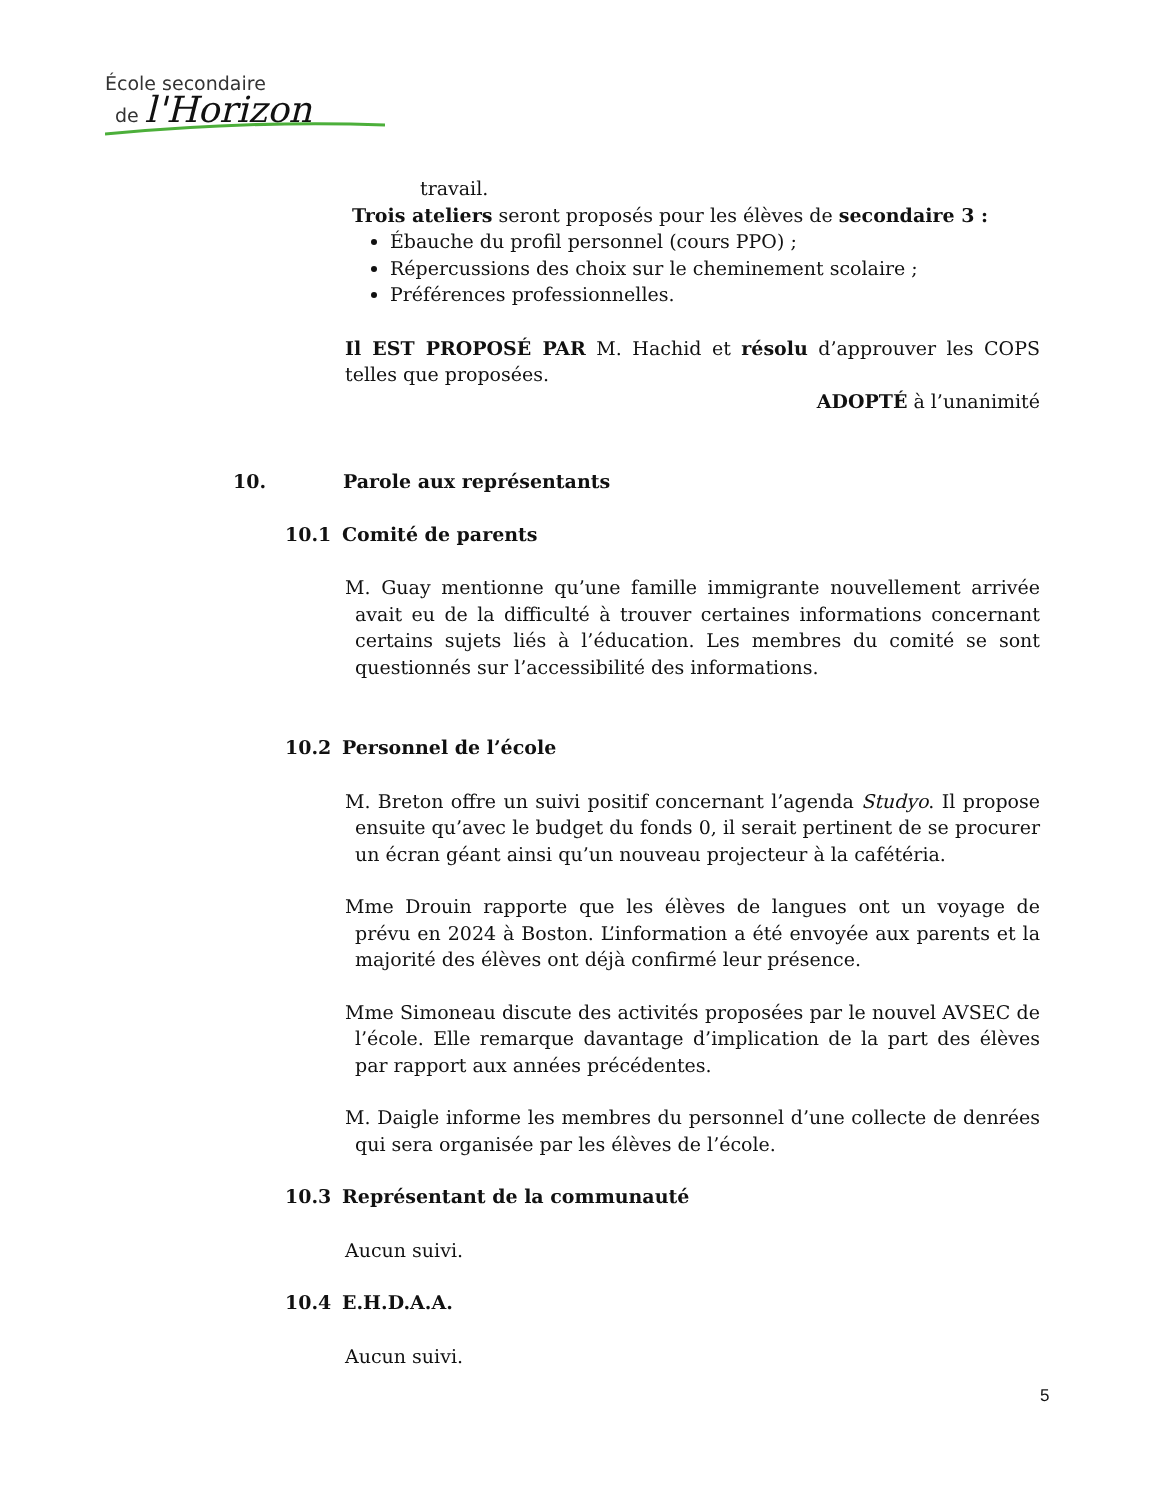École secondaire
de l'Horizon
travail.
Trois ateliers seront proposés pour les élèves de secondaire 3 :
Ébauche du profil personnel (cours PPO) ;
Répercussions des choix sur le cheminement scolaire ;
Préférences professionnelles.
Il EST PROPOSÉ PAR M. Hachid et résolu d’approuver les COPS telles que proposées.
ADOPTÉ à l’unanimité
10. Parole aux représentants
10.1 Comité de parents
M. Guay mentionne qu’une famille immigrante nouvellement arrivée avait eu de la difficulté à trouver certaines informations concernant certains sujets liés à l’éducation. Les membres du comité se sont questionnés sur l’accessibilité des informations.
10.2 Personnel de l’école
M. Breton offre un suivi positif concernant l’agenda Studyo. Il propose ensuite qu’avec le budget du fonds 0, il serait pertinent de se procurer un écran géant ainsi qu’un nouveau projecteur à la cafétéria.
Mme Drouin rapporte que les élèves de langues ont un voyage de prévu en 2024 à Boston. L’information a été envoyée aux parents et la majorité des élèves ont déjà confirmé leur présence.
Mme Simoneau discute des activités proposées par le nouvel AVSEC de l’école. Elle remarque davantage d’implication de la part des élèves par rapport aux années précédentes.
M. Daigle informe les membres du personnel d’une collecte de denrées qui sera organisée par les élèves de l’école.
10.3 Représentant de la communauté
Aucun suivi.
10.4 E.H.D.A.A.
Aucun suivi.
5